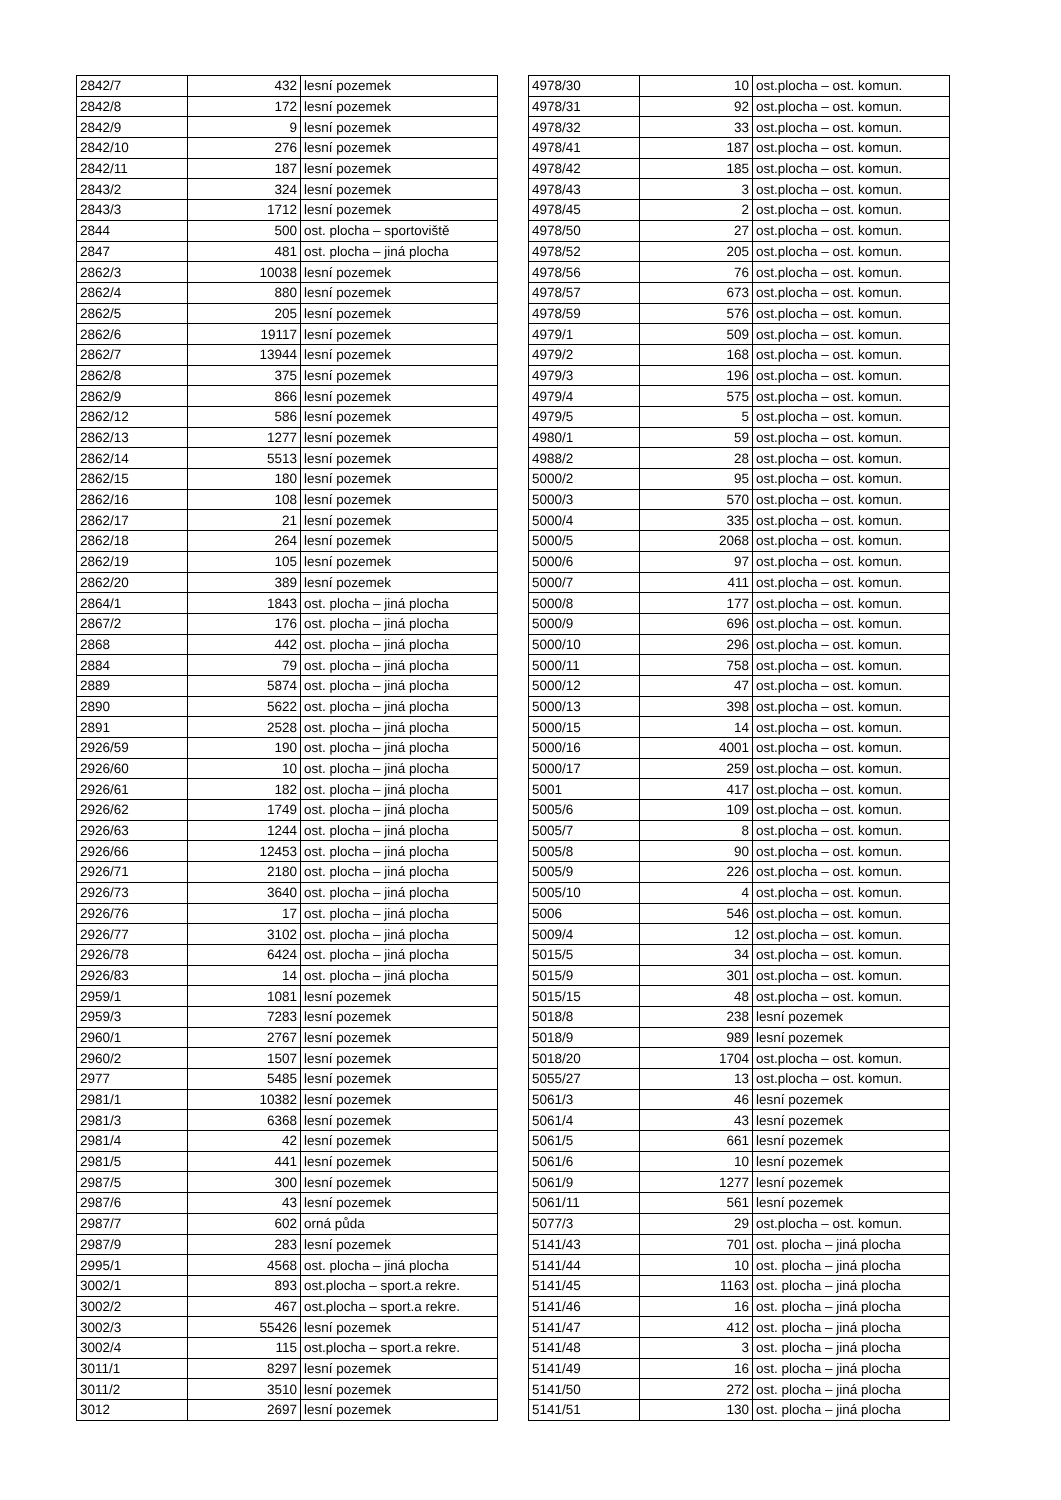| 2842/7 | 432 | lesní pozemek |
| 2842/8 | 172 | lesní pozemek |
| 2842/9 | 9 | lesní pozemek |
| 2842/10 | 276 | lesní pozemek |
| 2842/11 | 187 | lesní pozemek |
| 2843/2 | 324 | lesní pozemek |
| 2843/3 | 1712 | lesní pozemek |
| 2844 | 500 | ost. plocha – sportoviště |
| 2847 | 481 | ost. plocha – jiná plocha |
| 2862/3 | 10038 | lesní pozemek |
| 2862/4 | 880 | lesní pozemek |
| 2862/5 | 205 | lesní pozemek |
| 2862/6 | 19117 | lesní pozemek |
| 2862/7 | 13944 | lesní pozemek |
| 2862/8 | 375 | lesní pozemek |
| 2862/9 | 866 | lesní pozemek |
| 2862/12 | 586 | lesní pozemek |
| 2862/13 | 1277 | lesní pozemek |
| 2862/14 | 5513 | lesní pozemek |
| 2862/15 | 180 | lesní pozemek |
| 2862/16 | 108 | lesní pozemek |
| 2862/17 | 21 | lesní pozemek |
| 2862/18 | 264 | lesní pozemek |
| 2862/19 | 105 | lesní pozemek |
| 2862/20 | 389 | lesní pozemek |
| 2864/1 | 1843 | ost. plocha – jiná plocha |
| 2867/2 | 176 | ost. plocha – jiná plocha |
| 2868 | 442 | ost. plocha – jiná plocha |
| 2884 | 79 | ost. plocha – jiná plocha |
| 2889 | 5874 | ost. plocha – jiná plocha |
| 2890 | 5622 | ost. plocha – jiná plocha |
| 2891 | 2528 | ost. plocha – jiná plocha |
| 2926/59 | 190 | ost. plocha – jiná plocha |
| 2926/60 | 10 | ost. plocha – jiná plocha |
| 2926/61 | 182 | ost. plocha – jiná plocha |
| 2926/62 | 1749 | ost. plocha – jiná plocha |
| 2926/63 | 1244 | ost. plocha – jiná plocha |
| 2926/66 | 12453 | ost. plocha – jiná plocha |
| 2926/71 | 2180 | ost. plocha – jiná plocha |
| 2926/73 | 3640 | ost. plocha – jiná plocha |
| 2926/76 | 17 | ost. plocha – jiná plocha |
| 2926/77 | 3102 | ost. plocha – jiná plocha |
| 2926/78 | 6424 | ost. plocha – jiná plocha |
| 2926/83 | 14 | ost. plocha – jiná plocha |
| 2959/1 | 1081 | lesní pozemek |
| 2959/3 | 7283 | lesní pozemek |
| 2960/1 | 2767 | lesní pozemek |
| 2960/2 | 1507 | lesní pozemek |
| 2977 | 5485 | lesní pozemek |
| 2981/1 | 10382 | lesní pozemek |
| 2981/3 | 6368 | lesní pozemek |
| 2981/4 | 42 | lesní pozemek |
| 2981/5 | 441 | lesní pozemek |
| 2987/5 | 300 | lesní pozemek |
| 2987/6 | 43 | lesní pozemek |
| 2987/7 | 602 | orná půda |
| 2987/9 | 283 | lesní pozemek |
| 2995/1 | 4568 | ost. plocha – jiná plocha |
| 3002/1 | 893 | ost.plocha – sport.a rekre. |
| 3002/2 | 467 | ost.plocha – sport.a rekre. |
| 3002/3 | 55426 | lesní pozemek |
| 3002/4 | 115 | ost.plocha – sport.a rekre. |
| 3011/1 | 8297 | lesní pozemek |
| 3011/2 | 3510 | lesní pozemek |
| 3012 | 2697 | lesní pozemek |
| 4978/30 | 10 | ost.plocha – ost. komun. |
| 4978/31 | 92 | ost.plocha – ost. komun. |
| 4978/32 | 33 | ost.plocha – ost. komun. |
| 4978/41 | 187 | ost.plocha – ost. komun. |
| 4978/42 | 185 | ost.plocha – ost. komun. |
| 4978/43 | 3 | ost.plocha – ost. komun. |
| 4978/45 | 2 | ost.plocha – ost. komun. |
| 4978/50 | 27 | ost.plocha – ost. komun. |
| 4978/52 | 205 | ost.plocha – ost. komun. |
| 4978/56 | 76 | ost.plocha – ost. komun. |
| 4978/57 | 673 | ost.plocha – ost. komun. |
| 4978/59 | 576 | ost.plocha – ost. komun. |
| 4979/1 | 509 | ost.plocha – ost. komun. |
| 4979/2 | 168 | ost.plocha – ost. komun. |
| 4979/3 | 196 | ost.plocha – ost. komun. |
| 4979/4 | 575 | ost.plocha – ost. komun. |
| 4979/5 | 5 | ost.plocha – ost. komun. |
| 4980/1 | 59 | ost.plocha – ost. komun. |
| 4988/2 | 28 | ost.plocha – ost. komun. |
| 5000/2 | 95 | ost.plocha – ost. komun. |
| 5000/3 | 570 | ost.plocha – ost. komun. |
| 5000/4 | 335 | ost.plocha – ost. komun. |
| 5000/5 | 2068 | ost.plocha – ost. komun. |
| 5000/6 | 97 | ost.plocha – ost. komun. |
| 5000/7 | 411 | ost.plocha – ost. komun. |
| 5000/8 | 177 | ost.plocha – ost. komun. |
| 5000/9 | 696 | ost.plocha – ost. komun. |
| 5000/10 | 296 | ost.plocha – ost. komun. |
| 5000/11 | 758 | ost.plocha – ost. komun. |
| 5000/12 | 47 | ost.plocha – ost. komun. |
| 5000/13 | 398 | ost.plocha – ost. komun. |
| 5000/15 | 14 | ost.plocha – ost. komun. |
| 5000/16 | 4001 | ost.plocha – ost. komun. |
| 5000/17 | 259 | ost.plocha – ost. komun. |
| 5001 | 417 | ost.plocha – ost. komun. |
| 5005/6 | 109 | ost.plocha – ost. komun. |
| 5005/7 | 8 | ost.plocha – ost. komun. |
| 5005/8 | 90 | ost.plocha – ost. komun. |
| 5005/9 | 226 | ost.plocha – ost. komun. |
| 5005/10 | 4 | ost.plocha – ost. komun. |
| 5006 | 546 | ost.plocha – ost. komun. |
| 5009/4 | 12 | ost.plocha – ost. komun. |
| 5015/5 | 34 | ost.plocha – ost. komun. |
| 5015/9 | 301 | ost.plocha – ost. komun. |
| 5015/15 | 48 | ost.plocha – ost. komun. |
| 5018/8 | 238 | lesní pozemek |
| 5018/9 | 989 | lesní pozemek |
| 5018/20 | 1704 | ost.plocha – ost. komun. |
| 5055/27 | 13 | ost.plocha – ost. komun. |
| 5061/3 | 46 | lesní pozemek |
| 5061/4 | 43 | lesní pozemek |
| 5061/5 | 661 | lesní pozemek |
| 5061/6 | 10 | lesní pozemek |
| 5061/9 | 1277 | lesní pozemek |
| 5061/11 | 561 | lesní pozemek |
| 5077/3 | 29 | ost.plocha – ost. komun. |
| 5141/43 | 701 | ost. plocha – jiná plocha |
| 5141/44 | 10 | ost. plocha – jiná plocha |
| 5141/45 | 1163 | ost. plocha – jiná plocha |
| 5141/46 | 16 | ost. plocha – jiná plocha |
| 5141/47 | 412 | ost. plocha – jiná plocha |
| 5141/48 | 3 | ost. plocha – jiná plocha |
| 5141/49 | 16 | ost. plocha – jiná plocha |
| 5141/50 | 272 | ost. plocha – jiná plocha |
| 5141/51 | 130 | ost. plocha – jiná plocha |